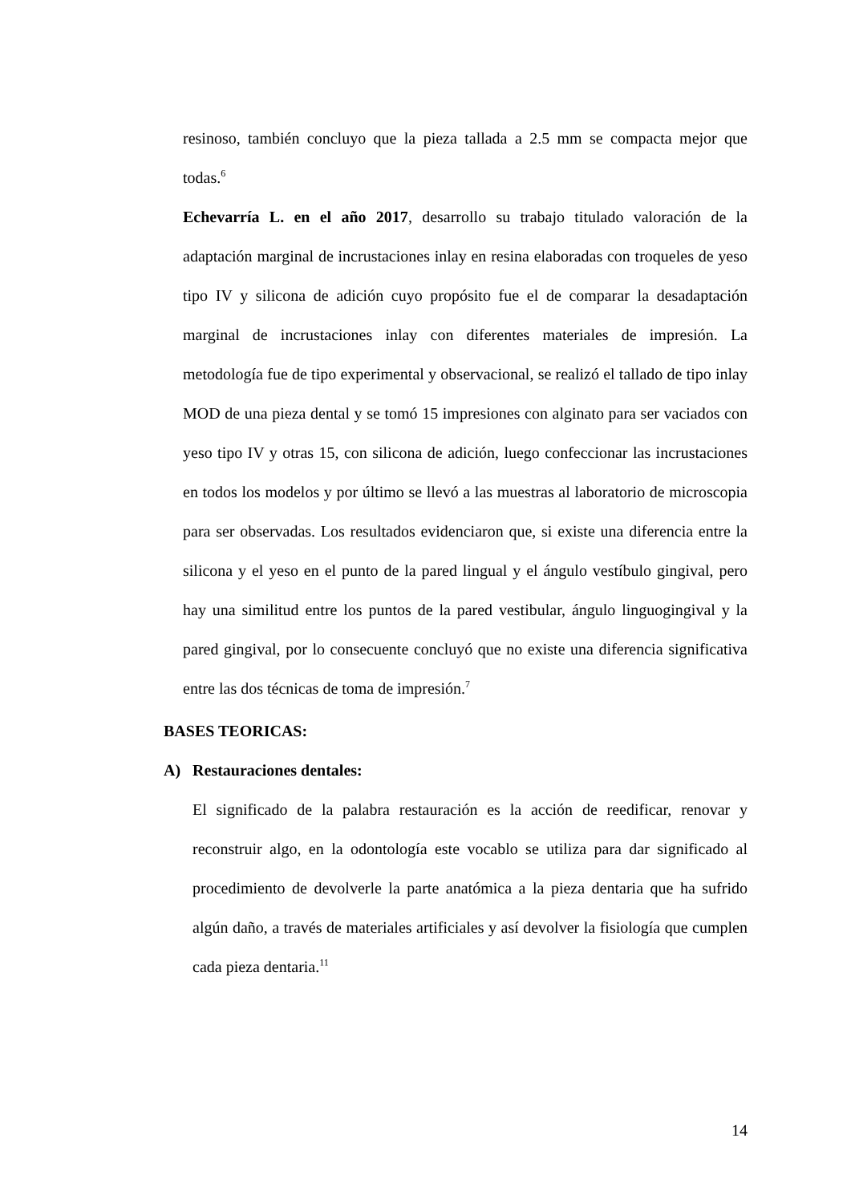resinoso, también concluyo que la pieza tallada a 2.5 mm se compacta mejor que todas.<sup>6</sup>
Echevarría L. en el año 2017, desarrollo su trabajo titulado valoración de la adaptación marginal de incrustaciones inlay en resina elaboradas con troqueles de yeso tipo IV y silicona de adición cuyo propósito fue el de comparar la desadaptación marginal de incrustaciones inlay con diferentes materiales de impresión. La metodología fue de tipo experimental y observacional, se realizó el tallado de tipo inlay MOD de una pieza dental y se tomó 15 impresiones con alginato para ser vaciados con yeso tipo IV y otras 15, con silicona de adición, luego confeccionar las incrustaciones en todos los modelos y por último se llevó a las muestras al laboratorio de microscopia para ser observadas. Los resultados evidenciaron que, si existe una diferencia entre la silicona y el yeso en el punto de la pared lingual y el ángulo vestíbulo gingival, pero hay una similitud entre los puntos de la pared vestibular, ángulo linguogingival y la pared gingival, por lo consecuente concluyó que no existe una diferencia significativa entre las dos técnicas de toma de impresión.<sup>7</sup>
BASES TEORICAS:
A) Restauraciones dentales:
El significado de la palabra restauración es la acción de reedificar, renovar y reconstruir algo, en la odontología este vocablo se utiliza para dar significado al procedimiento de devolverle la parte anatómica a la pieza dentaria que ha sufrido algún daño, a través de materiales artificiales y así devolver la fisiología que cumplen cada pieza dentaria.<sup>11</sup>
14